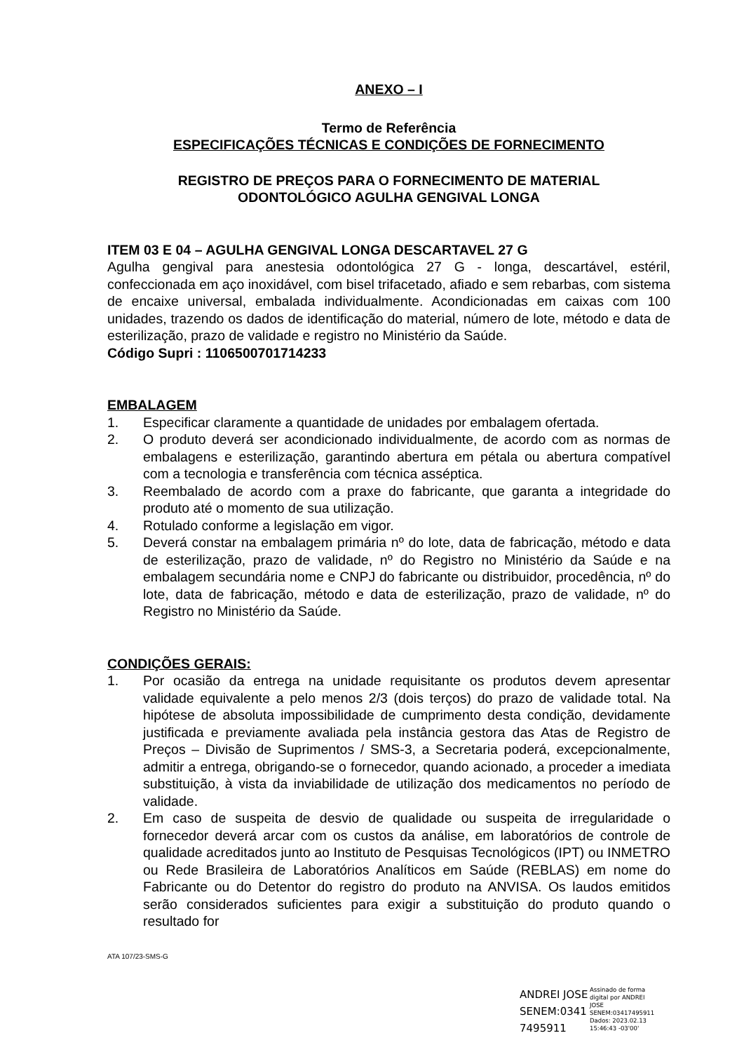ANEXO – I
Termo de Referência
ESPECIFICAÇÕES TÉCNICAS E CONDIÇÕES DE FORNECIMENTO
REGISTRO DE PREÇOS PARA O FORNECIMENTO DE MATERIAL
ODONTOLÓGICO AGULHA GENGIVAL LONGA
ITEM 03 E 04 – AGULHA GENGIVAL LONGA DESCARTAVEL 27 G
Agulha gengival para anestesia odontológica 27 G - longa, descartável, estéril, confeccionada em aço inoxidável, com bisel trifacetado, afiado e sem rebarbas, com sistema de encaixe universal, embalada individualmente. Acondicionadas em caixas com 100 unidades, trazendo os dados de identificação do material, número de lote, método e data de esterilização, prazo de validade e registro no Ministério da Saúde.
Código Supri : 1106500701714233
EMBALAGEM
1. Especificar claramente a quantidade de unidades por embalagem ofertada.
2. O produto deverá ser acondicionado individualmente, de acordo com as normas de embalagens e esterilização, garantindo abertura em pétala ou abertura compatível com a tecnologia e transferência com técnica asséptica.
3. Reembalado de acordo com a praxe do fabricante, que garanta a integridade do produto até o momento de sua utilização.
4. Rotulado conforme a legislação em vigor.
5. Deverá constar na embalagem primária nº do lote, data de fabricação, método e data de esterilização, prazo de validade, nº do Registro no Ministério da Saúde e na embalagem secundária nome e CNPJ do fabricante ou distribuidor, procedência, nº do lote, data de fabricação, método e data de esterilização, prazo de validade, nº do Registro no Ministério da Saúde.
CONDIÇÕES GERAIS:
1. Por ocasião da entrega na unidade requisitante os produtos devem apresentar validade equivalente a pelo menos 2/3 (dois terços) do prazo de validade total. Na hipótese de absoluta impossibilidade de cumprimento desta condição, devidamente justificada e previamente avaliada pela instância gestora das Atas de Registro de Preços – Divisão de Suprimentos / SMS-3, a Secretaria poderá, excepcionalmente, admitir a entrega, obrigando-se o fornecedor, quando acionado, a proceder a imediata substituição, à vista da inviabilidade de utilização dos medicamentos no período de validade.
2. Em caso de suspeita de desvio de qualidade ou suspeita de irregularidade o fornecedor deverá arcar com os custos da análise, em laboratórios de controle de qualidade acreditados junto ao Instituto de Pesquisas Tecnológicos (IPT) ou INMETRO ou Rede Brasileira de Laboratórios Analíticos em Saúde (REBLAS) em nome do Fabricante ou do Detentor do registro do produto na ANVISA. Os laudos emitidos serão considerados suficientes para exigir a substituição do produto quando o resultado for
ATA 107/23-SMS-G
ANDREI JOSE SENEM:0341 7495911
Assinado de forma digital por ANDREI JOSE SENEM:03417495911 Dados: 2023.02.13 15:46:43 -03'00'